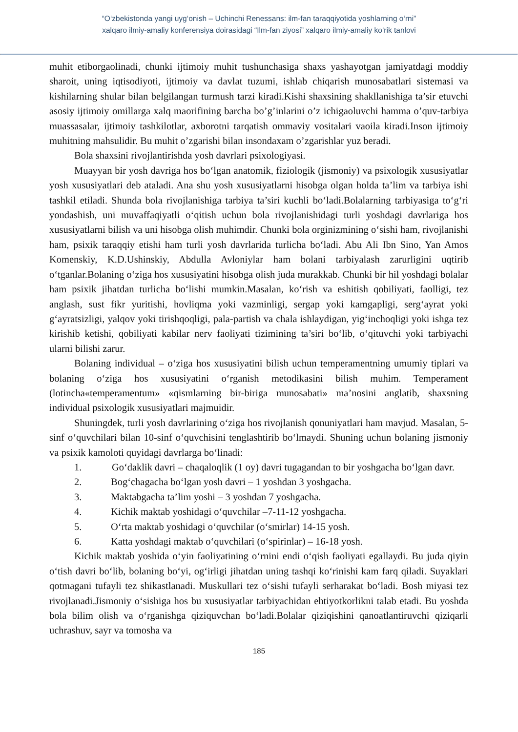“O‘zbekistonda yangi uyg‘onish – Uchinchi Renessans: ilm-fan taraqqiyotida yoshlarning o‘rni”
xalqaro ilmiy-amaliy konferensiya doirasidagi “Ilm-fan ziyosi” xalqaro ilmiy-amaliy ko‘rik tanlovi
muhit etiborgaolinadi, chunki ijtimoiy muhit tushunchasiga shaxs yashayotgan jamiyatdagi moddiy sharoit, uning iqtisodiyoti, ijtimoiy va davlat tuzumi, ishlab chiqarish munosabatlari sistemasi va kishilarning shular bilan belgilangan turmush tarzi kiradi.Kishi shaxsining shakllanishiga ta’sir etuvchi asosiy ijtimoiy omillarga xalq maorifining barcha bo’g’inlarini o’z ichigaoluvchi hamma o’quv-tarbiya muassasalar, ijtimoiy tashkilotlar, axborotni tarqatish ommaviy vositalari vaoila kiradi.Inson ijtimoiy muhitning mahsulidir. Bu muhit o’zgarishi bilan insondaxam o’zgarishlar yuz beradi.
Bola shaxsini rivojlantirishda yosh davrlari psixologiyasi.
Muayyan bir yosh davriga hos bo‘lgan anatomik, fiziologik (jismoniy) va psixologik xususiyatlar yosh xususiyatlari deb ataladi. Ana shu yosh xususiyatlarni hisobga olgan holda ta’lim va tarbiya ishi tashkil etiladi. Shunda bola rivojlanishiga tarbiya ta’siri kuchli bo‘ladi.Bolalarning tarbiyasiga to‘g‘ri yondashish, uni muvaffaqiyatli o‘qitish uchun bola rivojlanishidagi turli yoshdagi davrlariga hos xususiyatlarni bilish va uni hisobga olish muhimdir. Chunki bola orginizmining o‘sishi ham, rivojlanishi ham, psixik taraqqiy etishi ham turli yosh davrlarida turlicha bo‘ladi. Abu Ali Ibn Sino, Yan Amos Komenskiy, K.D.Ushinskiy, Abdulla Avloniylar ham bolani tarbiyalash zarurligini uqtirib o‘tganlar.Bolaning o‘ziga hos xususiyatini hisobga olish juda murakkab. Chunki bir hil yoshdagi bolalar ham psixik jihatdan turlicha bo‘lishi mumkin.Masalan, ko‘rish va eshitish qobiliyati, faolligi, tez anglash, sust fikr yuritishi, hovliqma yoki vazminligi, sergap yoki kamgapligi, serg‘ayrat yoki g‘ayratsizligi, yalqov yoki tirishqoqligi, pala-partish va chala ishlaydigan, yig‘inchoqligi yoki ishga tez kirishib ketishi, qobiliyati kabilar nerv faoliyati tizimining ta’siri bo‘lib, o‘qituvchi yoki tarbiyachi ularni bilishi zarur.
Bolaning individual – o‘ziga hos xususiyatini bilish uchun temperamentning umumiy tiplari va bolaning o‘ziga hos xususiyatini o‘rganish metodikasini bilish muhim. Temperament (lotincha«temperamentum» «qismlarning bir-biriga munosabati» ma’nosini anglatib, shaxsning individual psixologik xususiyatlari majmuidir.
Shuningdek, turli yosh davrlarining o‘ziga hos rivojlanish qonuniyatlari ham mavjud. Masalan, 5-sinf o‘quvchilari bilan 10-sinf o‘quvchisini tenglashtirib bo‘lmaydi. Shuning uchun bolaning jismoniy va psixik kamoloti quyidagi davrlarga bo‘linadi:
1. Go‘daklik davri – chaqaloqlik (1 oy) davri tugagandan to bir yoshgacha bo‘lgan davr.
2. Bog‘chagacha bo‘lgan yosh davri – 1 yoshdan 3 yoshgacha.
3. Maktabgacha ta’lim yoshi – 3 yoshdan 7 yoshgacha.
4. Kichik maktab yoshidagi o‘quvchilar –7-11-12 yoshgacha.
5. O‘rta maktab yoshidagi o‘quvchilar (o‘smirlar) 14-15 yosh.
6. Katta yoshdagi maktab o‘quvchilari (o‘spirinlar) – 16-18 yosh.
Kichik maktab yoshida o‘yin faoliyatining o‘rnini endi o‘qish faoliyati egallaydi. Bu juda qiyin o‘tish davri bo‘lib, bolaning bo‘yi, og‘irligi jihatdan uning tashqi ko‘rinishi kam farq qiladi. Suyaklari qotmagani tufayli tez shikastlanadi. Muskullari tez o‘sishi tufayli serharakat bo‘ladi. Bosh miyasi tez rivojlanadi.Jismoniy o‘sishiga hos bu xususiyatlar tarbiyachidan ehtiyotkorlikni talab etadi. Bu yoshda bola bilim olish va o‘rganishga qiziquvchan bo‘ladi.Bolalar qiziqishini qanoatlantiruvchi qiziqarli uchrashuv, sayr va tomosha va
185